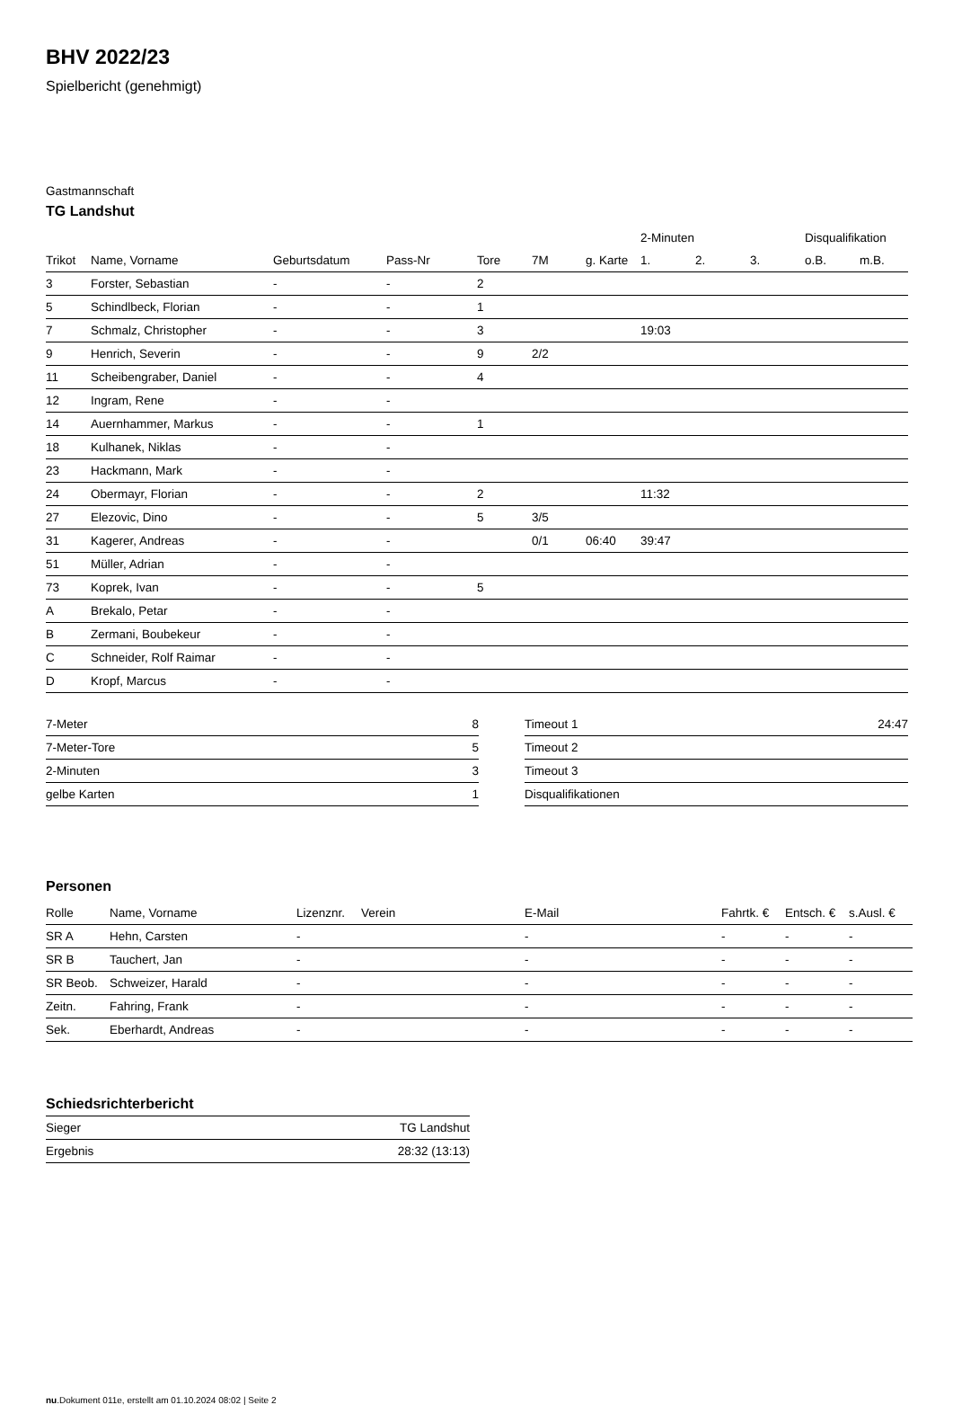BHV 2022/23
Spielbericht (genehmigt)
Gastmannschaft
TG Landshut
| | | | | | | | 2-Minuten | | | Disqualifikation | |
| Trikot | Name, Vorname | Geburtsdatum | Pass-Nr | Tore | 7M | g. Karte | 1. | 2. | 3. | o.B. | m.B. |
| 3 | Forster, Sebastian | - | - | 2 | | | | | | | |
| 5 | Schindlbeck, Florian | - | - | 1 | | | | | | | |
| 7 | Schmalz, Christopher | - | - | 3 | | | 19:03 | | | | |
| 9 | Henrich, Severin | - | - | 9 | 2/2 | | | | | | |
| 11 | Scheibengraber, Daniel | - | - | 4 | | | | | | | |
| 12 | Ingram, Rene | - | - | | | | | | | | |
| 14 | Auernhammer, Markus | - | - | 1 | | | | | | | |
| 18 | Kulhanek, Niklas | - | - | | | | | | | | |
| 23 | Hackmann, Mark | - | - | | | | | | | | |
| 24 | Obermayr, Florian | - | - | 2 | | | 11:32 | | | | |
| 27 | Elezovic, Dino | - | - | 5 | 3/5 | | | | | | |
| 31 | Kagerer, Andreas | - | - | | 0/1 | 06:40 | 39:47 | | | | |
| 51 | Müller, Adrian | - | - | | | | | | | | |
| 73 | Koprek, Ivan | - | - | 5 | | | | | | | |
| A | Brekalo, Petar | - | - | | | | | | | | |
| B | Zermani, Boubekeur | - | - | | | | | | | | |
| C | Schneider, Rolf Raimar | - | - | | | | | | | | |
| D | Kropf, Marcus | - | - | | | | | | | | |
| 7-Meter | 8 |
| 7-Meter-Tore | 5 |
| 2-Minuten | 3 |
| gelbe Karten | 1 |
| Timeout 1 | 24:47 |
| Timeout 2 | |
| Timeout 3 | |
| Disqualifikationen | |
Personen
| Rolle | Name, Vorname | Lizenznr. | Verein | E-Mail | Fahrtk. € | Entsch. € | s.Ausl. € |
| --- | --- | --- | --- | --- | --- | --- | --- |
| SR A | Hehn, Carsten | - | | - | - | - | - |
| SR B | Tauchert, Jan | - | | - | - | - | - |
| SR Beob. | Schweizer, Harald | - | | - | - | - | - |
| Zeitn. | Fahring, Frank | - | | - | - | - | - |
| Sek. | Eberhardt, Andreas | - | | - | - | - | - |
Schiedsrichterbericht
| Sieger | TG Landshut |
| Ergebnis | 28:32 (13:13) |
nu.Dokument 011e, erstellt am 01.10.2024 08:02 | Seite 2